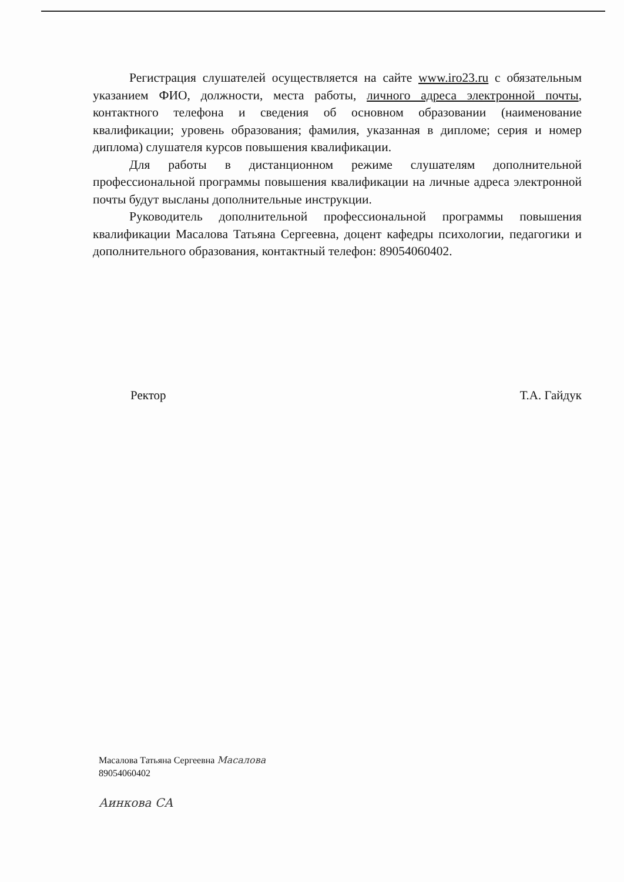Регистрация слушателей осуществляется на сайте www.iro23.ru с обязательным указанием ФИО, должности, места работы, личного адреса электронной почты, контактного телефона и сведения об основном образовании (наименование квалификации; уровень образования; фамилия, указанная в дипломе; серия и номер диплома) слушателя курсов повышения квалификации.
Для работы в дистанционном режиме слушателям дополнительной профессиональной программы повышения квалификации на личные адреса электронной почты будут высланы дополнительные инструкции.
Руководитель дополнительной профессиональной программы повышения квалификации Масалова Татьяна Сергеевна, доцент кафедры психологии, педагогики и дополнительного образования, контактный телефон: 89054060402.
Ректор Т.А. Гайдук
Масалова Татьяна Сергеевна Масалова
89054060402
Аинкова СА